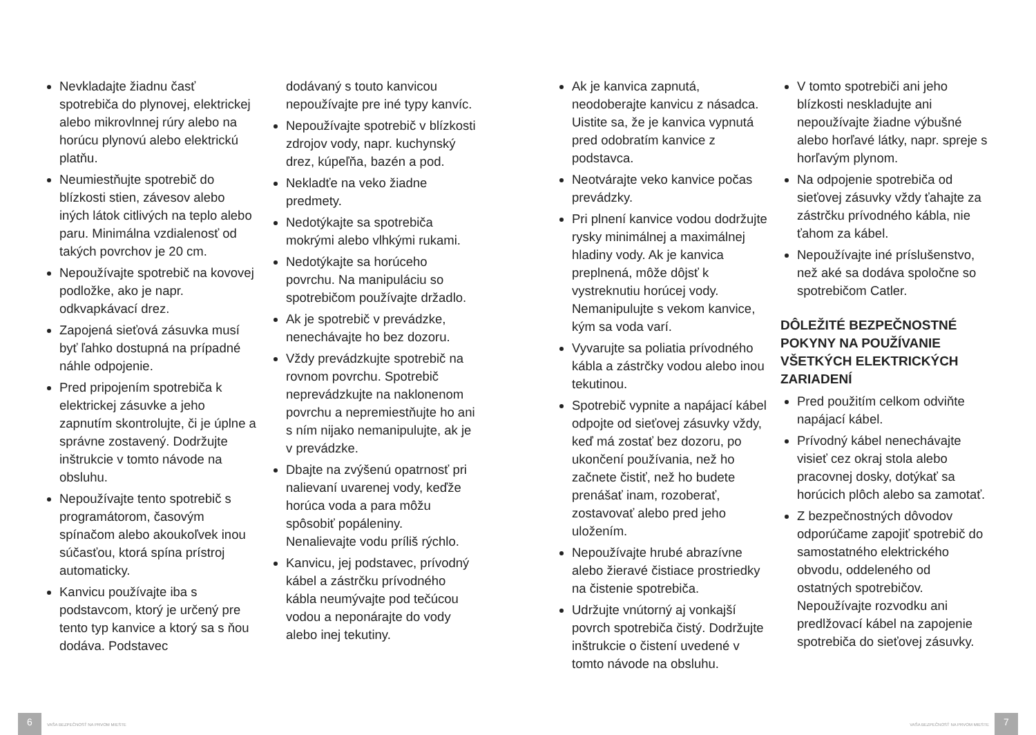Nevkladajte žiadnu časť spotrebiča do plynovej, elektrickej alebo mikrovlnnej rúry alebo na horúcu plynovú alebo elektrickú platňu.
Neumiestňujte spotrebič do blízkosti stien, závesov alebo iných látok citlivých na teplo alebo paru. Minimálna vzdialenosť od takých povrchov je 20 cm.
Nepoužívajte spotrebič na kovovej podložke, ako je napr. odkvapkávací drez.
Zapojená sieťová zásuvka musí byť ľahko dostupná na prípadné náhle odpojenie.
Pred pripojením spotrebiča k elektrickej zásuvke a jeho zapnutím skontrolujte, či je úplne a správne zostavený. Dodržujte inštrukcie v tomto návode na obsluhu.
Nepoužívajte tento spotrebič s programátorom, časovým spínačom alebo akoukoľvek inou súčasťou, ktorá spína prístroj automaticky.
Kanvicu používajte iba s podstavcom, ktorý je určený pre tento typ kanvice a ktorý sa s ňou dodáva. Podstavec
dodávaný s touto kanvicou nepoužívajte pre iné typy kanvíc.
Nepoužívajte spotrebič v blízkosti zdrojov vody, napr. kuchynský drez, kúpeľňa, bazén a pod.
Nekladťe na veko žiadne predmety.
Nedotýkajte sa spotrebiča mokrými alebo vlhkými rukami.
Nedotýkajte sa horúceho povrchu. Na manipuláciu so spotrebičom používajte držadlo.
Ak je spotrebič v prevádzke, nenechávajte ho bez dozoru.
Vždy prevádzkujte spotrebič na rovnom povrchu. Spotrebič neprevádzkujte na naklonenom povrchu a nepremiestňujte ho ani s ním nijako nemanipulujte, ak je v prevádzke.
Dbajte na zvýšenú opatrnosť pri nalievaní uvarenej vody, keďže horúca voda a para môžu spôsobiť popáleniny. Nenalievajte vodu príliš rýchlo.
Kanvicu, jej podstavec, prívodný kábel a zástrčku prívodného kábla neumývajte pod tečúcou vodou a neponárajte do vody alebo inej tekutiny.
Ak je kanvica zapnutá, neodoberajte kanvicu z násadca. Uistite sa, že je kanvica vypnutá pred odobratím kanvice z podstavca.
Neotvárajte veko kanvice počas prevádzky.
Pri plnení kanvice vodou dodržujte rysky minimálnej a maximálnej hladiny vody. Ak je kanvica preplnená, môže dôjsť k vystreknutiu horúcej vody. Nemanipulujte s vekom kanvice, kým sa voda varí.
Vyvarujte sa poliatia prívodného kábla a zástrčky vodou alebo inou tekutinou.
Spotrebič vypnite a napájací kábel odpojte od sieťovej zásuvky vždy, keď má zostať bez dozoru, po ukončení používania, než ho začnete čistiť, než ho budete prenášať inam, rozoberať, zostavovať alebo pred jeho uložením.
Nepoužívajte hrubé abrazívne alebo žieravé čistiace prostriedky na čistenie spotrebiča.
Udržujte vnútorný aj vonkajší povrch spotrebiča čistý. Dodržujte inštrukcie o čistení uvedené v tomto návode na obsluhu.
V tomto spotrebiči ani jeho blízkosti neskladujte ani nepoužívajte žiadne výbušné alebo horľavé látky, napr. spreje s horľavým plynom.
Na odpojenie spotrebiča od sieťovej zásuvky vždy ťahajte za zástrčku prívodného kábla, nie ťahom za kábel.
Nepoužívajte iné príslušenstvo, než aké sa dodáva spoločne so spotrebičom Catler.
DÔLEŽITÉ BEZPEČNOSTNÉ POKYNY NA POUŽÍVANIE VŠETKÝCH ELEKTRICKÝCH ZARIADENÍ
Pred použitím celkom odviňte napájací kábel.
Prívodný kábel nenechávajte visieť cez okraj stola alebo pracovnej dosky, dotýkať sa horúcich plôch alebo sa zamotať.
Z bezpečnostných dôvodov odporúčame zapojiť spotrebič do samostatného elektrického obvodu, oddeleného od ostatných spotrebičov. Nepoužívajte rozvodku ani predlžovací kábel na zapojenie spotrebiča do sieťovej zásuvky.
6
VAŠA BEZPEČNOSŤ NA PRVOM MIESTE VAŠA BEZPEČNOSŤ NA PRVOM MIESTE
7